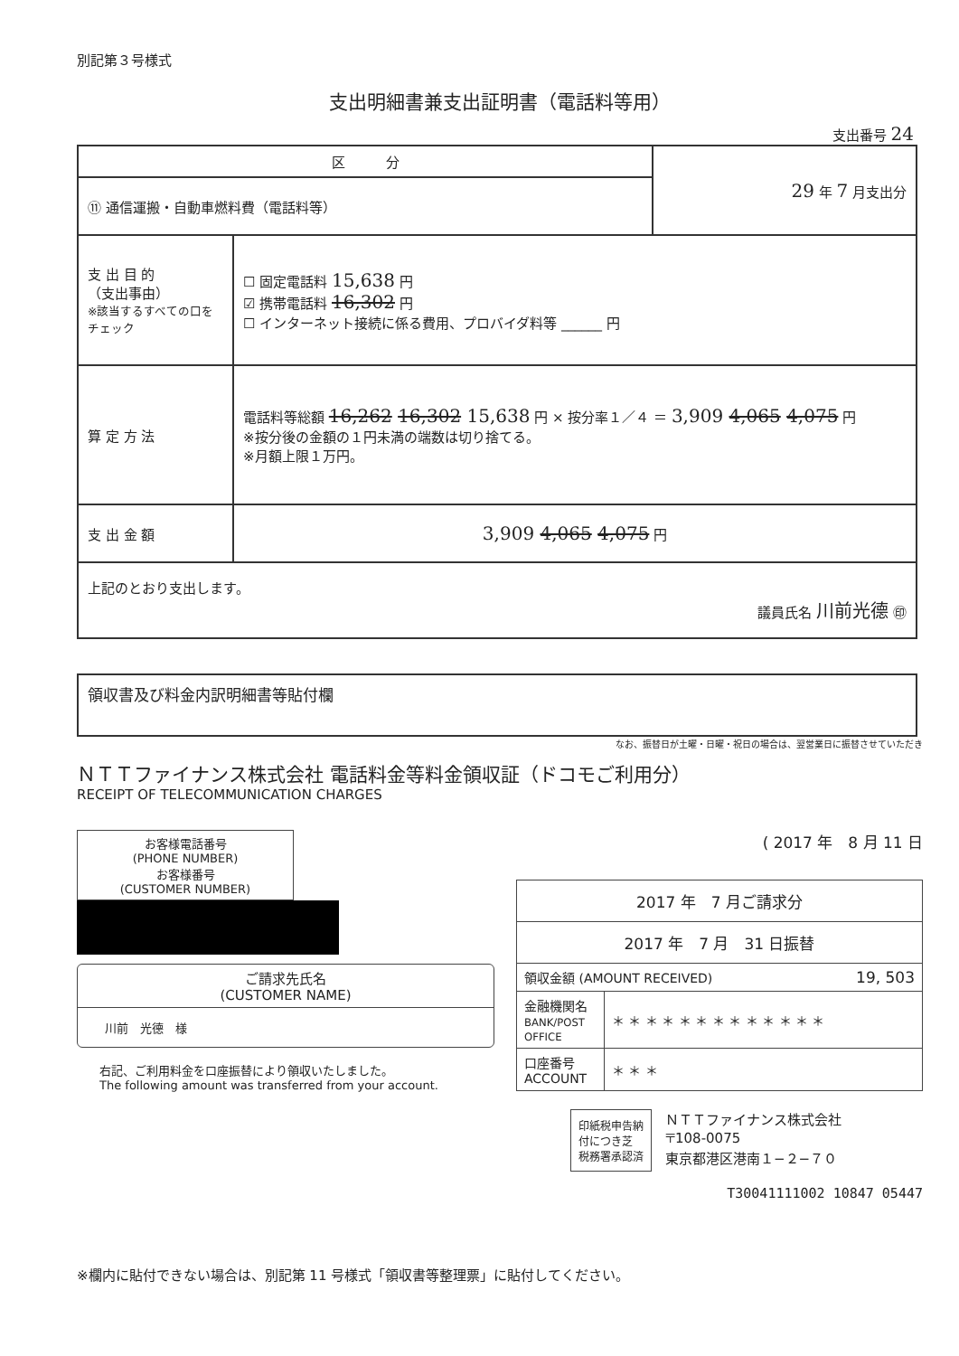別記第３号様式
支出明細書兼支出証明書（電話料等用）
支出番号 24
| 区 分 | | 29 年 7 月支出分 |
| ⑪ 通信運搬・自動車燃料費（電話料等） | | |
| 支 出 目 的 （支出事由） ※該当するすべての口をチェック | ☐ 固定電話料 15,638 円 ☑ 携帯電話料 16,302 円 ☐ インターネット接続に係る費用、プロバイダ料等 ______ 円 | |
| 算 定 方 法 | 電話料等総額 16,262 16,302 15,638 円 × 按分率１／４ ＝ 3,909 4,065 4,075 円 ※按分後の金額の１円未満の端数は切り捨てる。 ※月額上限１万円。 | |
| 支 出 金 額 | 3,909 4,065 4,075 円 | |
| 上記のとおり支出します。 議員氏名 川前光德 ㊞ | | |
領収書及び料金内訳明細書等貼付欄
なお、振替日が土曜・日曜・祝日の場合は、翌営業日に振替させていただき
ＮＴＴファイナンス株式会社 電話料金等料金領収証（ドコモご利用分）
RECEIPT OF TELECOMMUNICATION CHARGES
お客様電話番号
(PHONE NUMBER)
お客様番号
(CUSTOMER NUMBER)
ご請求先氏名
(CUSTOMER NAME)
川前　光德　様
右記、ご利用料金を口座振替により領収いたしました。
The following amount was transferred from your account.
( 2017 年　8 月 11 日
| 2017 年 7 月ご請求分 | |
| 2017 年 7 月 31 日振替 | |
| 領収金額 (AMOUNT RECEIVED) 19, 503 | |
| 金融機関名 BANK/POST OFFICE | ＊ ＊ ＊ ＊ ＊ ＊ ＊ ＊ ＊ ＊ ＊ ＊ ＊ |
| 口座番号 ACCOUNT | ＊ ＊ ＊ |
印紙税申告納
付につき芝
税務署承認済
ＮＴＴファイナンス株式会社
〒108-0075
東京都港区港南１−２−７０
T30041111002 10847 05447
※欄内に貼付できない場合は、別記第 11 号様式「領収書等整理票」に貼付してください。